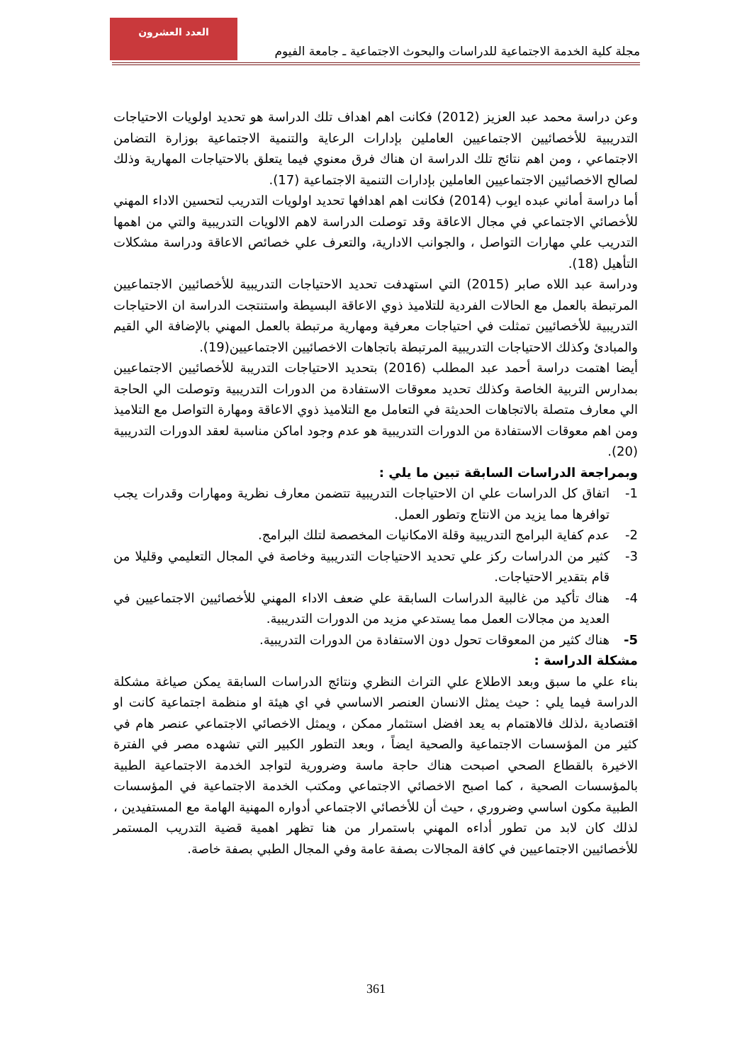العدد العشرون
مجلة كلية الخدمة الاجتماعية للدراسات والبحوث الاجتماعية ـ جامعة الفيوم
وعن دراسة محمد عبد العزيز (2012) فكانت اهم اهداف تلك الدراسة هو تحديد اولويات الاحتياجات التدريبية للأخصائيين الاجتماعيين العاملين بإدارات الرعاية والتنمية الاجتماعية بوزارة التضامن الاجتماعي ، ومن اهم نتائج تلك الدراسة ان هناك فرق معنوي فيما يتعلق بالاحتياجات المهارية وذلك لصالح الاخصائيين الاجتماعيين العاملين بإدارات التنمية الاجتماعية (17).
أما دراسة أماني عبده ايوب (2014) فكانت اهم اهدافها تحديد اولويات التدريب لتحسين الاداء المهني للأخصائي الاجتماعي في مجال الاعاقة وقد توصلت الدراسة لاهم الالويات التدريبية والتي من اهمها التدريب علي مهارات التواصل ، والجوانب الادارية، والتعرف علي خصائص الاعاقة ودراسة مشكلات التأهيل (18).
ودراسة عبد اللاه صابر (2015) التي استهدفت تحديد الاحتياجات التدريبية للأخصائيين الاجتماعيين المرتبطة بالعمل مع الحالات الفردية للتلاميذ ذوي الاعاقة البسيطة واستنتجت الدراسة ان الاحتياجات التدريبية للأخصائيين تمثلت في احتياجات معرفية ومهارية مرتبطة بالعمل المهني بالإضافة الي القيم والمبادئ وكذلك الاحتياجات التدريبية المرتبطة باتجاهات الاخصائيين الاجتماعيين(19).
أيضا اهتمت دراسة أحمد عبد المطلب (2016) بتحديد الاحتياجات التدريبة للأخصائيين الاجتماعيين بمدارس التربية الخاصة وكذلك تحديد معوقات الاستفادة من الدورات التدريبية وتوصلت الي الحاجة الي معارف متصلة بالاتجاهات الحديثة في التعامل مع التلاميذ ذوي الاعاقة ومهارة التواصل مع التلاميذ ومن اهم معوقات الاستفادة من الدورات التدريبية هو عدم وجود اماكن مناسبة لعقد الدورات التدريبية (20).
وبمراجعة الدراسات السابقة تبين ما يلي :
1- اتفاق كل الدراسات علي ان الاحتياجات التدريبية تتضمن معارف نظرية ومهارات وقدرات يجب توافرها مما يزيد من الانتاج وتطور العمل.
2- عدم كفاية البرامج التدريبية وقلة الامكانيات المخصصة لتلك البرامج.
3- كثير من الدراسات ركز علي تحديد الاحتياجات التدريبية وخاصة في المجال التعليمي وقليلا من قام بتقدير الاحتياجات.
4- هناك تأكيد من غالبية الدراسات السابقة علي ضعف الاداء المهني للأخصائيين الاجتماعيين في العديد من مجالات العمل مما يستدعي مزيد من الدورات التدريبية.
5- هناك كثير من المعوقات تحول دون الاستفادة من الدورات التدريبية.
مشكلة الدراسة :
بناء علي ما سبق وبعد الاطلاع علي التراث النظري ونتائج الدراسات السابقة يمكن صياغة مشكلة الدراسة فيما يلي : حيث يمثل الانسان العنصر الاساسي في اي هيئة او منظمة اجتماعية كانت او اقتصادية ،لذلك فالاهتمام به يعد افضل استثمار ممكن ، ويمثل الاخصائي الاجتماعي عنصر هام في كثير من المؤسسات الاجتماعية والصحية ايضاً ، وبعد التطور الكبير التي تشهده مصر في الفترة الاخيرة بالقطاع الصحي اصبحت هناك حاجة ماسة وضرورية لتواجد الخدمة الاجتماعية الطبية بالمؤسسات الصحية ، كما اصبح الاخصائي الاجتماعي ومكتب الخدمة الاجتماعية في المؤسسات الطبية مكون اساسي وضروري ، حيث أن للأخصائي الاجتماعي أدواره المهنية الهامة مع المستفيدين ، لذلك كان لابد من تطور أداءه المهني باستمرار من هنا تظهر اهمية قضية التدريب المستمر للأخصائيين الاجتماعيين في كافة المجالات بصفة عامة وفي المجال الطبي بصفة خاصة.
361